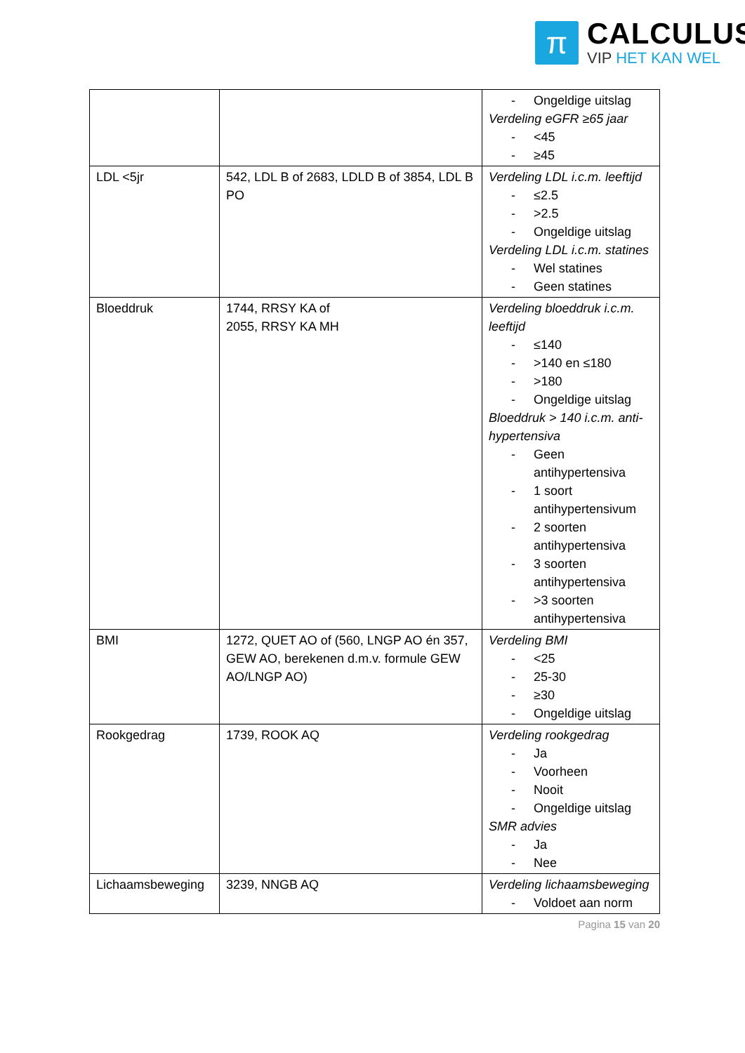π
CALCULUS
VIP HET KAN WEL
| | | - Ongeldige uitslag Verdeling eGFR ≥65 jaar - <45 - ≥45 |
| LDL <5jr | 542, LDL B of 2683, LDLD B of 3854, LDL B PO | Verdeling LDL i.c.m. leeftijd - ≤2.5 - >2.5 - Ongeldige uitslag Verdeling LDL i.c.m. statines - Wel statines - Geen statines |
| Bloeddruk | 1744, RRSY KA of 2055, RRSY KA MH | Verdeling bloeddruk i.c.m. leeftijd - ≤140 - >140 en ≤180 - >180 - Ongeldige uitslag Bloeddruk > 140 i.c.m. anti-hypertensiva - Geen antihypertensiva - 1 soort antihypertensivum - 2 soorten antihypertensiva - 3 soorten antihypertensiva - >3 soorten antihypertensiva |
| BMI | 1272, QUET AO of (560, LNGP AO én 357, GEW AO, berekenen d.m.v. formule GEW AO/LNGP AO) | Verdeling BMI - <25 - 25-30 - ≥30 - Ongeldige uitslag |
| Rookgedrag | 1739, ROOK AQ | Verdeling rookgedrag - Ja - Voorheen - Nooit - Ongeldige uitslag SMR advies - Ja - Nee |
| Lichaamsbeweging | 3239, NNGB AQ | Verdeling lichaamsbeweging - Voldoet aan norm |
Pagina 15 van 20